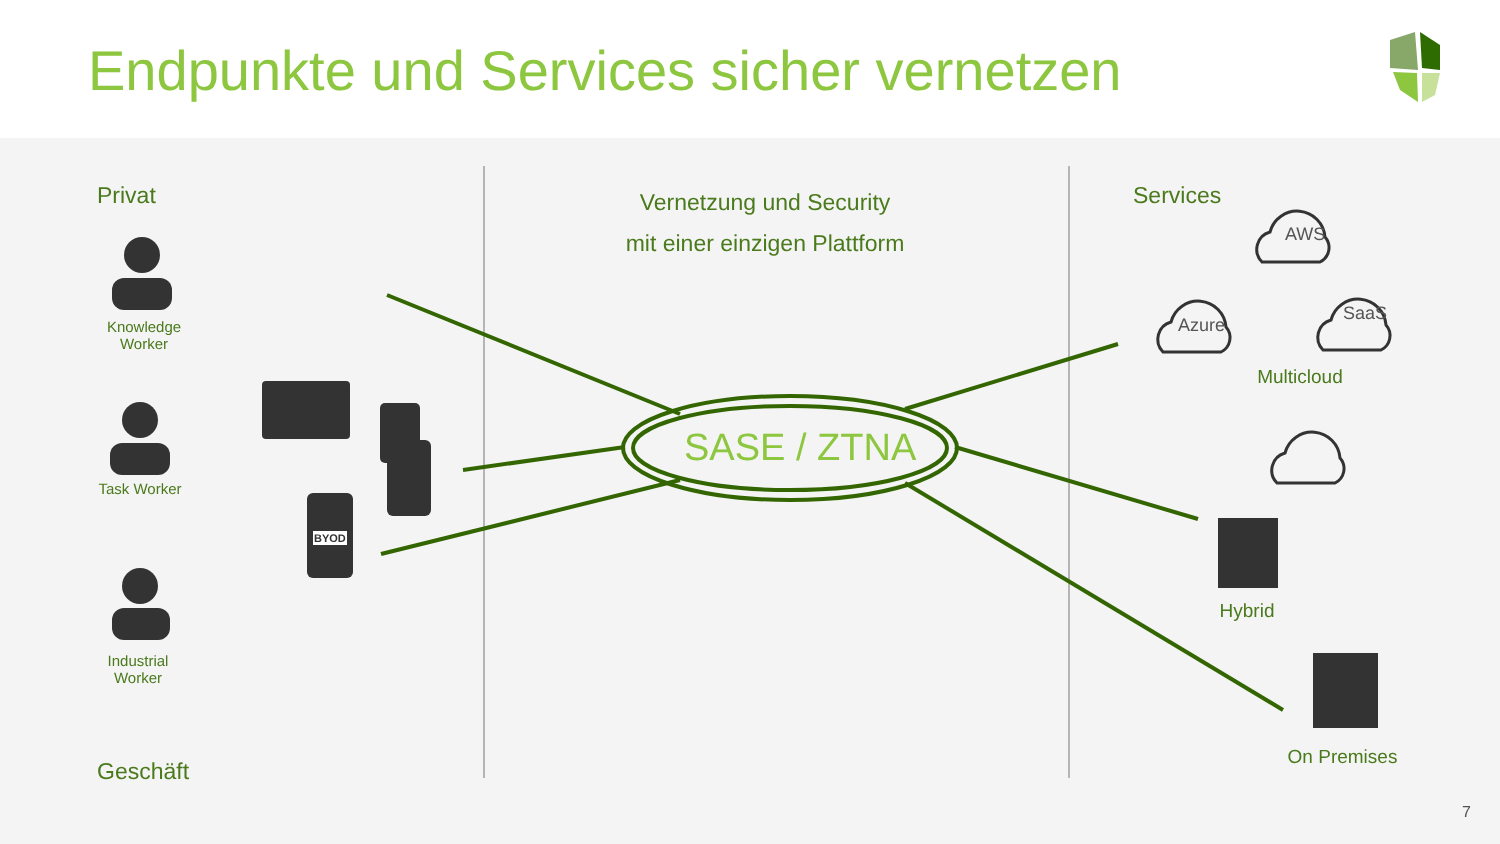Endpunkte und Services sicher vernetzen
Privat
Geschäft
Vernetzung und Security
mit einer einzigen Plattform
Services
Knowledge Worker
Task Worker
Industrial Worker
SASE / ZTNA
AWS
Azure
SaaS
Multicloud
Hybrid
On Premises
7
BYOD